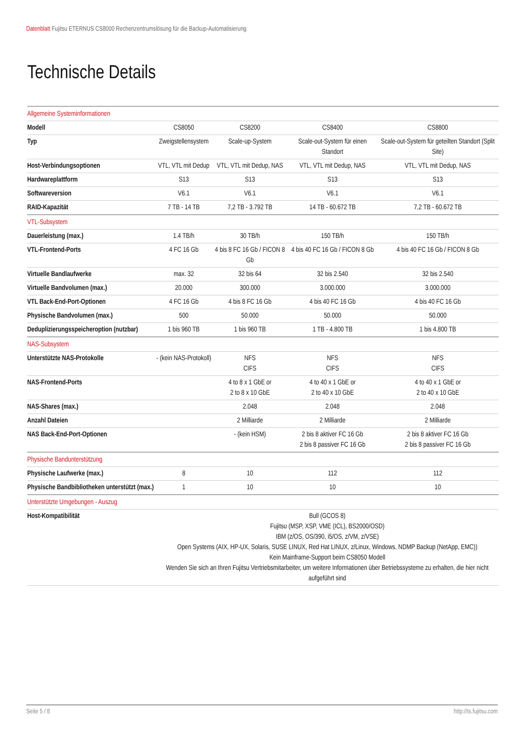Datenblatt Fujitsu ETERNUS CS8000 Rechenzentrumslösung für die Backup-Automatisierung
Technische Details
| Allgemeine Systeminformationen | | | | |
| Modell | CS8050 | CS8200 | CS8400 | CS8800 |
| Typ | Zweigstellensystem | Scale-up-System | Scale-out-System für einen Standort | Scale-out-System für geteilten Standort (Split Site) |
| Host-Verbindungsoptionen | VTL, VTL mit Dedup | VTL, VTL mit Dedup, NAS | VTL, VTL mit Dedup, NAS | VTL, VTL mit Dedup, NAS |
| Hardwareplattform | S13 | S13 | S13 | S13 |
| Softwareversion | V6.1 | V6.1 | V6.1 | V6.1 |
| RAID-Kapazität | 7 TB - 14 TB | 7,2 TB - 3.792 TB | 14 TB - 60.672 TB | 7,2 TB - 60.672 TB |
| VTL-Subsystem | | | | |
| Dauerleistung (max.) | 1.4 TB/h | 30 TB/h | 150 TB/h | 150 TB/h |
| VTL-Frontend-Ports | 4 FC 16 Gb | 4 bis 8 FC 16 Gb / FICON 8 Gb | 4 bis 40 FC 16 Gb / FICON 8 Gb | 4 bis 40 FC 16 Gb / FICON 8 Gb |
| Virtuelle Bandlaufwerke | max. 32 | 32 bis 64 | 32 bis 2.540 | 32 bis 2.540 |
| Virtuelle Bandvolumen (max.) | 20.000 | 300.000 | 3.000.000 | 3.000.000 |
| VTL Back-End-Port-Optionen | 4 FC 16 Gb | 4 bis 8 FC 16 Gb | 4 bis 40 FC 16 Gb | 4 bis 40 FC 16 Gb |
| Physische Bandvolumen (max.) | 500 | 50.000 | 50.000 | 50.000 |
| Deduplizierungsspeicheroption (nutzbar) | 1 bis 960 TB | 1 bis 960 TB | 1 TB - 4.800 TB | 1 bis 4.800 TB |
| NAS-Subsystem | | | | |
| Unterstützte NAS-Protokolle | - (kein NAS-Protokoll) | NFS CIFS | NFS CIFS | NFS CIFS |
| NAS-Frontend-Ports | | 4 to 8 x 1 GbE or 2 to 8 x 10 GbE | 4 to 40 x 1 GbE or 2 to 40 x 10 GbE | 4 to 40 x 1 GbE or 2 to 40 x 10 GbE |
| NAS-Shares (max.) | | 2.048 | 2.048 | 2.048 |
| Anzahl Dateien | | 2 Milliarde | 2 Milliarde | 2 Milliarde |
| NAS Back-End-Port-Optionen | | - (kein HSM) | 2 bis 8 aktiver FC 16 Gb 2 bis 8 passiver FC 16 Gb | 2 bis 8 aktiver FC 16 Gb 2 bis 8 passiver FC 16 Gb |
| Physische Bandunterstützung | | | | |
| Physische Laufwerke (max.) | 8 | 10 | 112 | 112 |
| Physische Bandbibliotheken unterstützt (max.) | 1 | 10 | 10 | 10 |
| Unterstützte Umgebungen - Auszug | | | | |
| Host-Kompatibilität | Bull (GCOS 8) Fujitsu (MSP, XSP, VME (ICL), BS2000/OSD) IBM (z/OS, OS/390, i5/OS, z/VM, z/VSE) Open Systems (AIX, HP-UX, Solaris, SUSE LINUX, Red Hat LINUX, z/Linux, Windows, NDMP Backup (NetApp, EMC)) Kein Mainframe-Support beim CS8050 Modell Wenden Sie sich an Ihren Fujitsu Vertriebsmitarbeiter, um weitere Informationen über Betriebssysteme zu erhalten, die hier nicht aufgeführt sind | | | |
Seite 5 / 8 http://ts.fujitsu.com